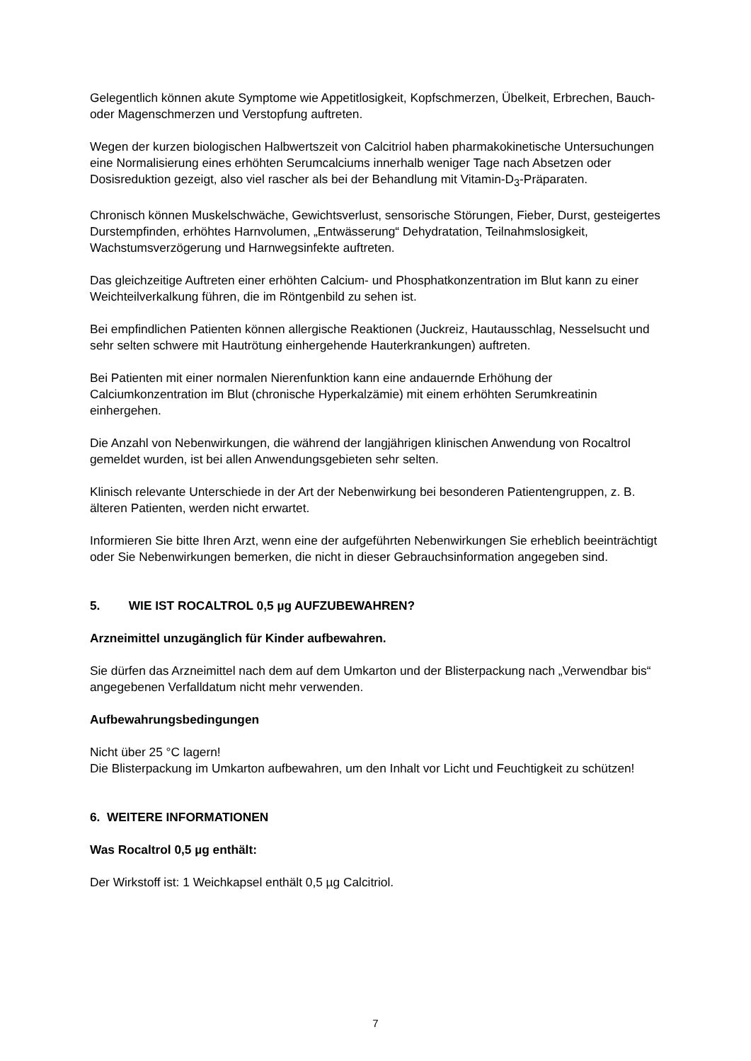Gelegentlich können akute Symptome wie Appetitlosigkeit, Kopfschmerzen, Übelkeit, Erbrechen, Bauch- oder Magenschmerzen und Verstopfung auftreten.
Wegen der kurzen biologischen Halbwertszeit von Calcitriol haben pharmakokinetische Untersuchungen eine Normalisierung eines erhöhten Serumcalciums innerhalb weniger Tage nach Absetzen oder Dosisreduktion gezeigt, also viel rascher als bei der Behandlung mit Vitamin-D<sub>3</sub>-Präparaten.
Chronisch können Muskelschwäche, Gewichtsverlust, sensorische Störungen, Fieber, Durst, gesteigertes Durstempfinden, erhöhtes Harnvolumen, „Entwässerung“ Dehydratation, Teilnahmslosigkeit, Wachstumsverzögerung und Harnwegsinfekte auftreten.
Das gleichzeitige Auftreten einer erhöhten Calcium- und Phosphatkonzentration im Blut kann zu einer Weichteilverkalkung führen, die im Röntgenbild zu sehen ist.
Bei empfindlichen Patienten können allergische Reaktionen (Juckreiz, Hautausschlag, Nesselsucht und sehr selten schwere mit Hautrötung einhergehende Hauterkrankungen) auftreten.
Bei Patienten mit einer normalen Nierenfunktion kann eine andauernde Erhöhung der Calciumkonzentration im Blut (chronische Hyperkalzämie) mit einem erhöhten Serumkreatinin einhergehen.
Die Anzahl von Nebenwirkungen, die während der langjährigen klinischen Anwendung von Rocaltrol gemeldet wurden, ist bei allen Anwendungsgebieten sehr selten.
Klinisch relevante Unterschiede in der Art der Nebenwirkung bei besonderen Patientengruppen, z. B. älteren Patienten, werden nicht erwartet.
Informieren Sie bitte Ihren Arzt, wenn eine der aufgeführten Nebenwirkungen Sie erheblich beeinträchtigt oder Sie Nebenwirkungen bemerken, die nicht in dieser Gebrauchsinformation angegeben sind.
5. WIE IST ROCALTROL 0,5 µg AUFZUBEWAHREN?
Arzneimittel unzugänglich für Kinder aufbewahren.
Sie dürfen das Arzneimittel nach dem auf dem Umkarton und der Blisterpackung nach „Verwendbar bis“ angegebenen Verfalldatum nicht mehr verwenden.
Aufbewahrungsbedingungen
Nicht über 25 °C lagern!
Die Blisterpackung im Umkarton aufbewahren, um den Inhalt vor Licht und Feuchtigkeit zu schützen!
6. WEITERE INFORMATIONEN
Was Rocaltrol 0,5 µg enthält:
Der Wirkstoff ist: 1 Weichkapsel enthält 0,5 µg Calcitriol.
7